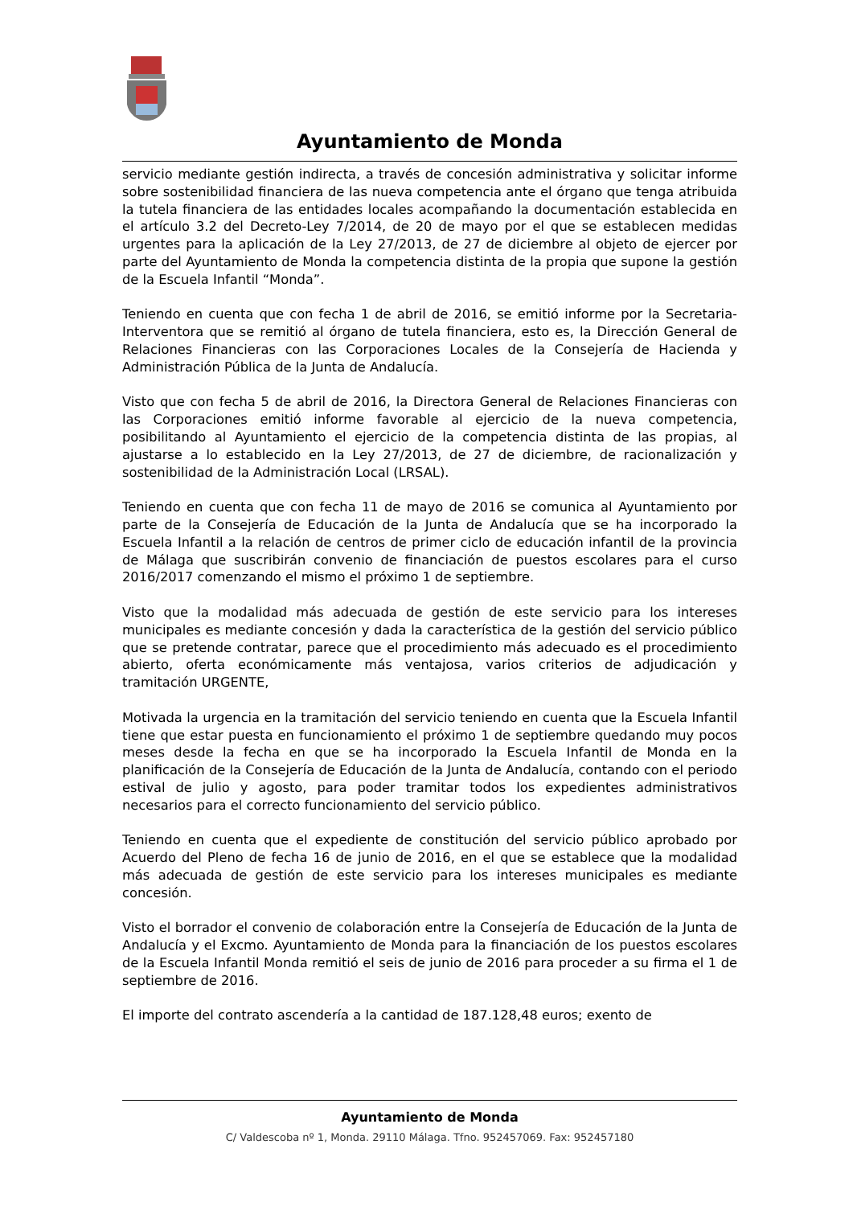Ayuntamiento de Monda
servicio mediante gestión indirecta, a través de concesión administrativa y solicitar informe sobre sostenibilidad financiera de las nueva competencia ante el órgano que tenga atribuida la tutela financiera de las entidades locales acompañando la documentación establecida en el artículo 3.2 del Decreto-Ley 7/2014, de 20 de mayo por el que se establecen medidas urgentes para la aplicación de la Ley 27/2013, de 27 de diciembre al objeto de ejercer por parte del Ayuntamiento de Monda la competencia distinta de la propia que supone la gestión de la Escuela Infantil “Monda”.
Teniendo en cuenta que con fecha 1 de abril de 2016, se emitió informe por la Secretaria- Interventora que se remitió al órgano de tutela financiera, esto es, la Dirección General de Relaciones Financieras con las Corporaciones Locales de la Consejería de Hacienda y Administración Pública de la Junta de Andalucía.
Visto que con fecha 5 de abril de 2016, la Directora General de Relaciones Financieras con las Corporaciones emitió informe favorable al ejercicio de la nueva competencia, posibilitando al Ayuntamiento el ejercicio de la competencia distinta de las propias, al ajustarse a lo establecido en la Ley 27/2013, de 27 de diciembre, de racionalización y sostenibilidad de la Administración Local (LRSAL).
Teniendo en cuenta que con fecha 11 de mayo de 2016 se comunica al Ayuntamiento por parte de la Consejería de Educación de la Junta de Andalucía que se ha incorporado la Escuela Infantil a la relación de centros de primer ciclo de educación infantil de la provincia de Málaga que suscribirán convenio de financiación de puestos escolares para el curso 2016/2017 comenzando el mismo el próximo 1 de septiembre.
Visto que la modalidad más adecuada de gestión de este servicio para los intereses municipales es mediante concesión y dada la característica de la gestión del servicio público que se pretende contratar, parece que el procedimiento más adecuado es el procedimiento abierto, oferta económicamente más ventajosa, varios criterios de adjudicación y tramitación URGENTE,
Motivada la urgencia en la tramitación del servicio teniendo en cuenta que la Escuela Infantil tiene que estar puesta en funcionamiento el próximo 1 de septiembre quedando muy pocos meses desde la fecha en que se ha incorporado la Escuela Infantil de Monda en la planificación de la Consejería de Educación de la Junta de Andalucía, contando con el periodo estival de julio y agosto, para poder tramitar todos los expedientes administrativos necesarios para el correcto funcionamiento del servicio público.
Teniendo en cuenta que el expediente de constitución del servicio público aprobado por Acuerdo del Pleno de fecha 16 de junio de 2016, en el que se establece que la modalidad más adecuada de gestión de este servicio para los intereses municipales es mediante concesión.
Visto el borrador el convenio de colaboración entre la Consejería de Educación de la Junta de Andalucía y el Excmo. Ayuntamiento de Monda para la financiación de los puestos escolares de la Escuela Infantil Monda remitió el seis de junio de 2016 para proceder a su firma el 1 de septiembre de 2016.
El importe del contrato ascendería a la cantidad de 187.128,48 euros; exento de
Ayuntamiento de Monda
C/ Valdescoba nº 1, Monda. 29110 Málaga. Tfno. 952457069. Fax: 952457180